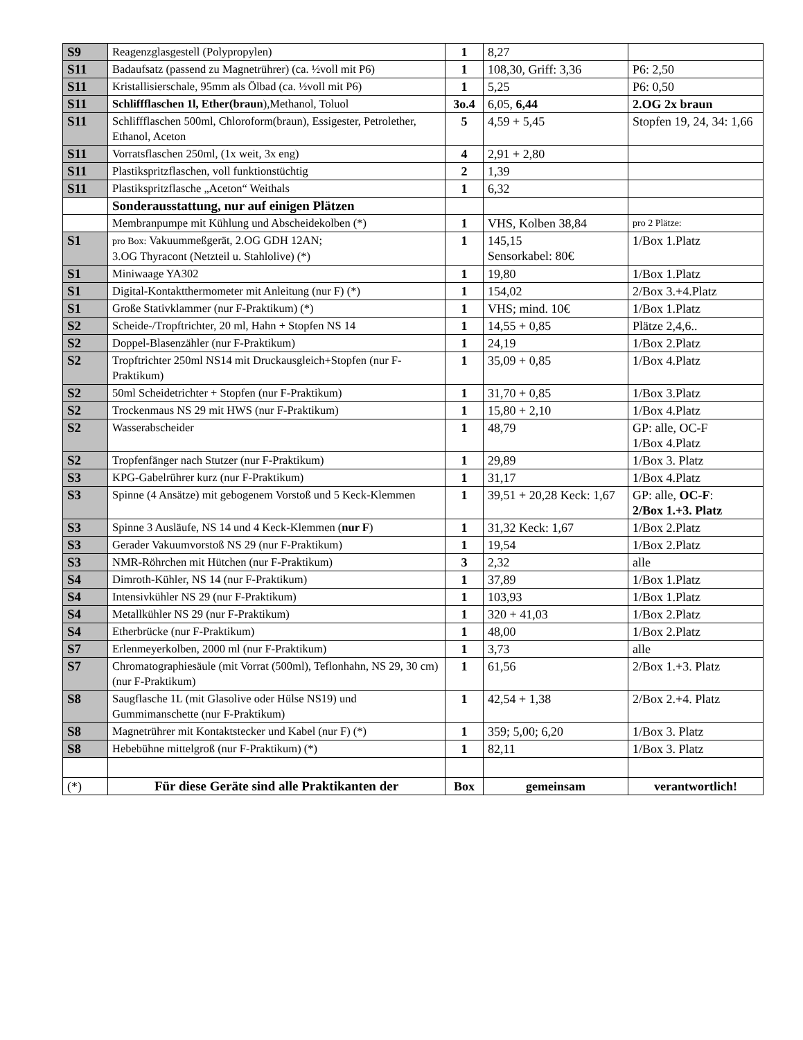| S9 | Reagenzglasgestell (Polypropylen) | 1 | 8,27 | |
| S11 | Badaufsatz (passend zu Magnetrührer) (ca. ½voll mit P6) | 1 | 108,30, Griff: 3,36 | P6: 2,50 |
| S11 | Kristallisierschale, 95mm als Ölbad (ca. ½voll mit P6) | 1 | 5,25 | P6: 0,50 |
| S11 | Schliffflaschen 1l, Ether(braun ),Methanol, Toluol | 3o.4 | 6,05, 6,44 | 2.OG 2x braun |
| S11 | Schliffflaschen 500ml, Chloroform(braun), Essigester, Petrolether, Ethanol, Aceton | 5 | 4,59 + 5,45 | Stopfen 19, 24, 34: 1,66 |
| S11 | Vorratsflaschen 250ml, (1x weit, 3x eng) | 4 | 2,91 + 2,80 | |
| S11 | Plastikspritzflaschen, voll funktionstüchtig | 2 | 1,39 | |
| S11 | Plastikspritzflasche „Aceton“ Weithals | 1 | 6,32 | |
| | Sonderausstattung, nur auf einigen Plätzen | | | |
| | Membranpumpe mit Kühlung und Abscheidekolben (*) | 1 | VHS, Kolben 38,84 | pro 2 Plätze: |
| S1 | pro Box: Vakuummeßgerät, 2.OG GDH 12AN; 3.OG Thyracont (Netzteil u. Stahlolive) (*) | 1 | 145,15 Sensorkabel: 80€ | 1/Box 1.Platz |
| S1 | Miniwaage YA302 | 1 | 19,80 | 1/Box 1.Platz |
| S1 | Digital-Kontaktthermometer mit Anleitung (nur F) (*) | 1 | 154,02 | 2/Box 3.+4.Platz |
| S1 | Große Stativklammer (nur F-Praktikum) (*) | 1 | VHS; mind. 10€ | 1/Box 1.Platz |
| S2 | Scheide-/Tropftrichter, 20 ml, Hahn + Stopfen NS 14 | 1 | 14,55 + 0,85 | Plätze 2,4,6.. |
| S2 | Doppel-Blasenzähler (nur F-Praktikum) | 1 | 24,19 | 1/Box 2.Platz |
| S2 | Tropftrichter 250ml NS14 mit Druckausgleich+Stopfen (nur F-Praktikum) | 1 | 35,09 + 0,85 | 1/Box 4.Platz |
| S2 | 50ml Scheidetrichter + Stopfen (nur F-Praktikum) | 1 | 31,70 + 0,85 | 1/Box 3.Platz |
| S2 | Trockenmaus NS 29 mit HWS (nur F-Praktikum) | 1 | 15,80 + 2,10 | 1/Box 4.Platz |
| S2 | Wasserabscheider | 1 | 48,79 | GP: alle, OC-F 1/Box 4.Platz |
| S2 | Tropfenfänger nach Stutzer (nur F-Praktikum) | 1 | 29,89 | 1/Box 3. Platz |
| S3 | KPG-Gabelrührer kurz (nur F-Praktikum) | 1 | 31,17 | 1/Box 4.Platz |
| S3 | Spinne (4 Ansätze) mit gebogenem Vorstoß und 5 Keck-Klemmen | 1 | 39,51 + 20,28 Keck: 1,67 | GP: alle, OC-F : 2/Box 1.+3. Platz |
| S3 | Spinne 3 Ausläufe, NS 14 und 4 Keck-Klemmen ( nur F ) | 1 | 31,32 Keck: 1,67 | 1/Box 2.Platz |
| S3 | Gerader Vakuumvorstoß NS 29 (nur F-Praktikum) | 1 | 19,54 | 1/Box 2.Platz |
| S3 | NMR-Röhrchen mit Hütchen (nur F-Praktikum) | 3 | 2,32 | alle |
| S4 | Dimroth-Kühler, NS 14 (nur F-Praktikum) | 1 | 37,89 | 1/Box 1.Platz |
| S4 | Intensivkühler NS 29 (nur F-Praktikum) | 1 | 103,93 | 1/Box 1.Platz |
| S4 | Metallkühler NS 29 (nur F-Praktikum) | 1 | 320 + 41,03 | 1/Box 2.Platz |
| S4 | Etherbrücke (nur F-Praktikum) | 1 | 48,00 | 1/Box 2.Platz |
| S7 | Erlenmeyerkolben, 2000 ml (nur F-Praktikum) | 1 | 3,73 | alle |
| S7 | Chromatographiesäule (mit Vorrat (500ml), Teflonhahn, NS 29, 30 cm) (nur F-Praktikum) | 1 | 61,56 | 2/Box 1.+3. Platz |
| S8 | Saugflasche 1L (mit Glasolive oder Hülse NS19) und Gummimanschette (nur F-Praktikum) | 1 | 42,54 + 1,38 | 2/Box 2.+4. Platz |
| S8 | Magnetrührer mit Kontaktstecker und Kabel (nur F) (*) | 1 | 359; 5,00; 6,20 | 1/Box 3. Platz |
| S8 | Hebebühne mittelgroß (nur F-Praktikum) (*) | 1 | 82,11 | 1/Box 3. Platz |
| (*) | Für diese Geräte sind alle Praktikanten der | Box | gemeinsam | verantwortlich! |